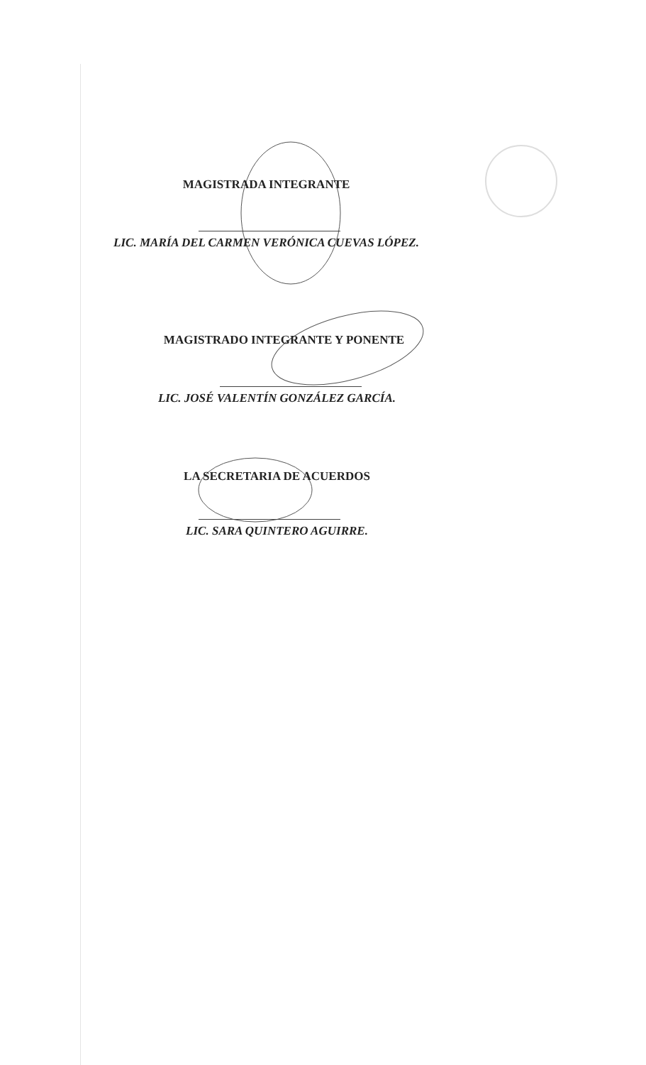MAGISTRADA INTEGRANTE
LIC. MARÍA DEL CARMEN VERÓNICA CUEVAS LÓPEZ.
MAGISTRADO INTEGRANTE Y PONENTE
LIC. JOSÉ VALENTÍN GONZÁLEZ GARCÍA.
LA SECRETARIA DE ACUERDOS
LIC. SARA QUINTERO AGUIRRE.